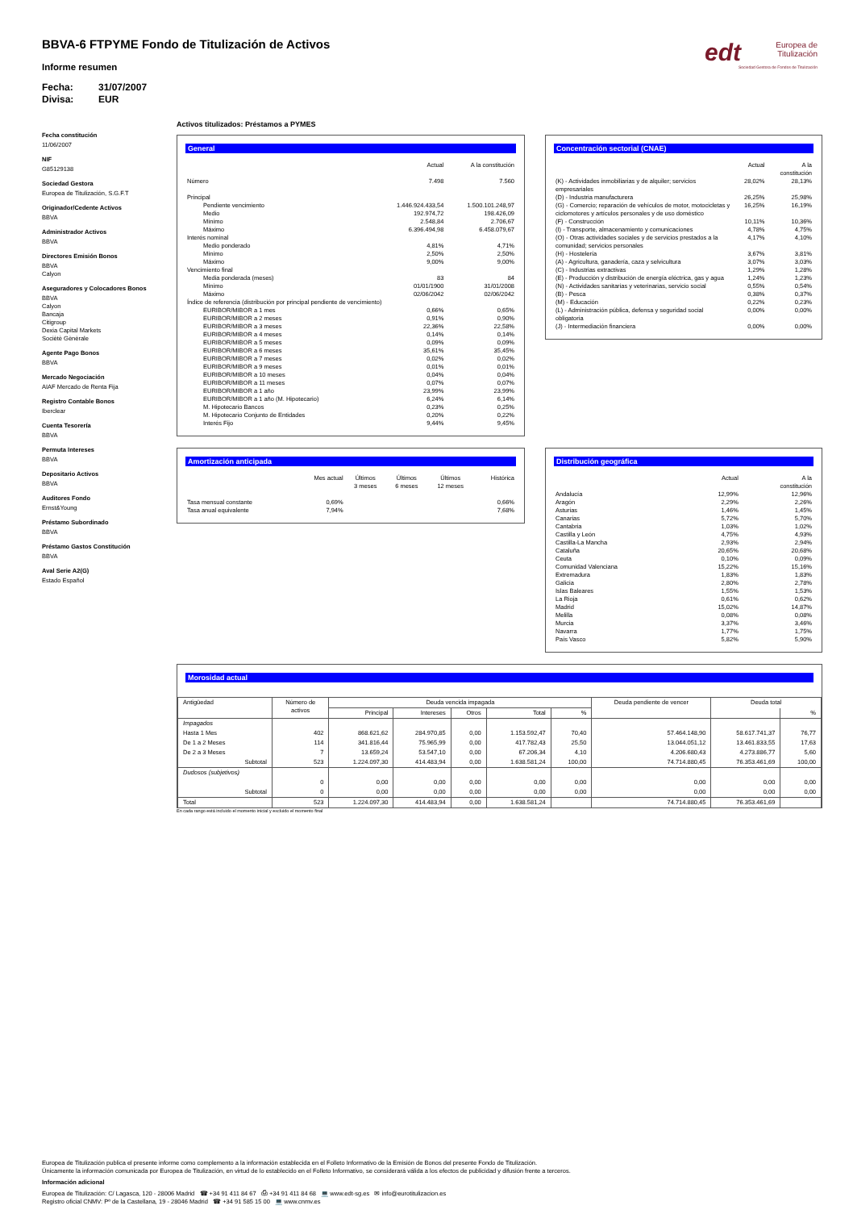edt
Europea de
Titulización
Sociedad Gestora de Fondos de Titulización
BBVA-6 FTPYME Fondo de Titulización de Activos
Informe resumen
Fecha: 31/07/2007
Divisa: EUR
Fecha constitución
11/06/2007
NIF
G85129138
Sociedad Gestora
Europea de Titulización, S.G.F.T
Originador/Cedente Activos
BBVA
Administrador Activos
BBVA
Directores Emisión Bonos
BBVA
Calyon
Aseguradores y Colocadores Bonos
BBVA
Calyon
Bancaja
Citigroup
Dexia Capital Markets
Sociètè Gènèrale
Agente Pago Bonos
BBVA
Mercado Negociación
AIAF Mercado de Renta Fija
Registro Contable Bonos
Iberclear
Cuenta Tesorería
BBVA
Permuta Intereses
BBVA
Depositario Activos
BBVA
Auditores Fondo
Ernst&Young
Préstamo Subordinado
BBVA
Préstamo Gastos Constitución
BBVA
Aval Serie A2(G)
Estado Español
Activos titulizados: Préstamos a PYMES
General
| | Actual | A la constitución |
| --- | --- | --- |
| Número | 7.498 | 7.560 |
| Principal | | |
| Pendiente vencimiento | 1.446.924.433,54 | 1.500.101.248,97 |
| Medio | 192.974,72 | 198.426,09 |
| Mínimo | 2.548,84 | 2.706,67 |
| Máximo | 6.396.494,98 | 6.458.079,67 |
| Interés nominal | | |
| Medio ponderado | 4,81% | 4,71% |
| Mínimo | 2,50% | 2,50% |
| Máximo | 9,00% | 9,00% |
| Vencimiento final | | |
| Media ponderada (meses) | 83 | 84 |
| Mínimo | 01/01/1900 | 31/01/2008 |
| Máximo | 02/06/2042 | 02/06/2042 |
| Índice de referencia (distribución por principal pendiente de vencimiento) | | |
| EURIBOR/MIBOR a 1 mes | 0,66% | 0,65% |
| EURIBOR/MIBOR a 2 meses | 0,91% | 0,90% |
| EURIBOR/MIBOR a 3 meses | 22,36% | 22,58% |
| EURIBOR/MIBOR a 4 meses | 0,14% | 0,14% |
| EURIBOR/MIBOR a 5 meses | 0,09% | 0,09% |
| EURIBOR/MIBOR a 6 meses | 35,61% | 35,45% |
| EURIBOR/MIBOR a 7 meses | 0,02% | 0,02% |
| EURIBOR/MIBOR a 9 meses | 0,01% | 0,01% |
| EURIBOR/MIBOR a 10 meses | 0,04% | 0,04% |
| EURIBOR/MIBOR a 11 meses | 0,07% | 0,07% |
| EURIBOR/MIBOR a 1 año | 23,99% | 23,99% |
| EURIBOR/MIBOR a 1 año (M. Hipotecario) | 6,24% | 6,14% |
| M. Hipotecario Bancos | 0,23% | 0,25% |
| M. Hipotecario Conjunto de Entidades | 0,20% | 0,22% |
| Interés Fijo | 9,44% | 9,45% |
Concentración sectorial (CNAE)
| | Actual | A la constitución |
| --- | --- | --- |
| (K) - Actividades inmobiliarias y de alquiler; servicios empresariales | 28,02% | 28,13% |
| (D) - Industria manufacturera | 26,25% | 25,98% |
| (G) - Comercio; reparación de vehículos de motor, motocicletas y ciclomotores y artículos personales y de uso doméstico | 16,25% | 16,19% |
| (F) - Construcción | 10,11% | 10,36% |
| (I) - Transporte, almacenamiento y comunicaciones | 4,78% | 4,75% |
| (O) - Otras actividades sociales y de servicios prestados a la comunidad; servicios personales | 4,17% | 4,10% |
| (H) - Hostelería | 3,67% | 3,81% |
| (A) - Agricultura, ganadería, caza y selvicultura | 3,07% | 3,03% |
| (C) - Industrias extractivas | 1,29% | 1,28% |
| (E) - Producción y distribución de energía eléctrica, gas y agua | 1,24% | 1,23% |
| (N) - Actividades sanitarias y veterinarias, servicio social | 0,55% | 0,54% |
| (B) - Pesca | 0,38% | 0,37% |
| (M) - Educación | 0,22% | 0,23% |
| (L) - Administración pública, defensa y seguridad social obligatoria | 0,00% | 0,00% |
| (J) - Intermediación financiera | 0,00% | 0,00% |
Amortización anticipada
| | Mes actual | Últimos 3 meses | Últimos 6 meses | Últimos 12 meses | Histórica |
| --- | --- | --- | --- | --- | --- |
| Tasa mensual constante | 0,69% | | | | 0,66% |
| Tasa anual equivalente | 7,94% | | | | 7,68% |
Distribución geográfica
| | Actual | A la constitución |
| --- | --- | --- |
| Andalucía | 12,99% | 12,96% |
| Aragón | 2,29% | 2,26% |
| Asturias | 1,46% | 1,45% |
| Canarias | 5,72% | 5,70% |
| Cantabria | 1,03% | 1,02% |
| Castilla y León | 4,75% | 4,93% |
| Castilla-La Mancha | 2,93% | 2,94% |
| Cataluña | 20,65% | 20,68% |
| Ceuta | 0,10% | 0,09% |
| Comunidad Valenciana | 15,22% | 15,16% |
| Extremadura | 1,83% | 1,83% |
| Galicia | 2,80% | 2,78% |
| Islas Baleares | 1,55% | 1,53% |
| La Rioja | 0,61% | 0,62% |
| Madrid | 15,02% | 14,87% |
| Melilla | 0,08% | 0,08% |
| Murcia | 3,37% | 3,46% |
| Navarra | 1,77% | 1,75% |
| País Vasco | 5,82% | 5,90% |
Morosidad actual
| Antigüedad | Número de activos | Deuda vencida impagada | | | | | Deuda pendiente de vencer | Deuda total | |
| --- | --- | --- | --- | --- | --- | --- | --- | --- | --- |
| | | Principal | Intereses | Otros | Total | % | | | % |
| Impagados | | | | | | | | | |
| Hasta 1 Mes | 402 | 868.621,62 | 284.970,85 | 0,00 | 1.153.592,47 | 70,40 | 57.464.148,90 | 58.617.741,37 | 76,77 |
| De 1 a 2 Meses | 114 | 341.816,44 | 75.965,99 | 0,00 | 417.782,43 | 25,50 | 13.044.051,12 | 13.461.833,55 | 17,63 |
| De 2 a 3 Meses | 7 | 13.659,24 | 53.547,10 | 0,00 | 67.206,34 | 4,10 | 4.206.680,43 | 4.273.886,77 | 5,60 |
| Subtotal | 523 | 1.224.097,30 | 414.483,94 | 0,00 | 1.638.581,24 | 100,00 | 74.714.880,45 | 76.353.461,69 | 100,00 |
| Dudosos (subjetivos) | | | | | | | | | |
| | 0 | 0,00 | 0,00 | 0,00 | 0,00 | 0,00 | 0,00 | 0,00 | 0,00 |
| Subtotal | 0 | 0,00 | 0,00 | 0,00 | 0,00 | 0,00 | 0,00 | 0,00 | 0,00 |
| Total | 523 | 1.224.097,30 | 414.483,94 | 0,00 | 1.638.581,24 | | 74.714.880,45 | 76.353.461,69 | |
En cada rango está incluido el momento inicial y excluido el momento final
Europea de Titulización publica el presente informe como complemento a la información establecida en el Folleto Informativo de la Emisión de Bonos del presente Fondo de Titulización.
Únicamente la información comunicada por Europea de Titulización, en virtud de lo establecido en el Folleto Informativo, se considerará válida a los efectos de publicidad y difusión frente a terceros.
Información adicional
Europea de Titulización: C/ Lagasca, 120 - 28006 Madrid ☎ +34 91 411 84 67 ⎙ +34 91 411 84 68 💻 www.edt-sg.es ✉ info@eurotitulizacion.es
Registro oficial CNMV: Pº de la Castellana, 19 - 28046 Madrid ☎ +34 91 585 15 00 💻 www.cnmv.es